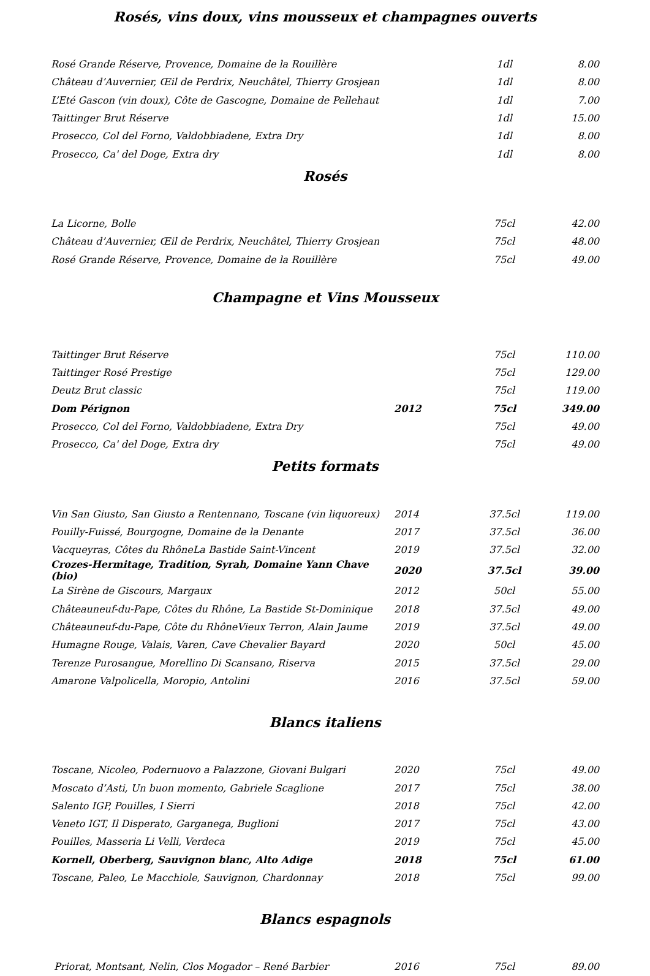Rosés, vins doux, vins mousseux et champagnes ouverts
| Rosé Grande Réserve, Provence, Domaine de la Rouillère | | 1dl | 8.00 |
| Château d’Auvernier, Œil de Perdrix, Neuchâtel, Thierry Grosjean | | 1dl | 8.00 |
| L’Eté Gascon (vin doux), Côte de Gascogne, Domaine de Pellehaut | | 1dl | 7.00 |
| Taittinger Brut Réserve | | 1dl | 15.00 |
| Prosecco, Col del Forno, Valdobbiadene, Extra Dry | | 1dl | 8.00 |
| Prosecco, Ca' del Doge, Extra dry | | 1dl | 8.00 |
Rosés
| La Licorne, Bolle | | 75cl | 42.00 |
| Château d’Auvernier, Œil de Perdrix, Neuchâtel, Thierry Grosjean | | 75cl | 48.00 |
| Rosé Grande Réserve, Provence, Domaine de la Rouillère | | 75cl | 49.00 |
Champagne et Vins Mousseux
| Taittinger Brut Réserve | | 75cl | 110.00 |
| Taittinger Rosé Prestige | | 75cl | 129.00 |
| Deutz Brut classic | | 75cl | 119.00 |
| Dom Pérignon | 2012 | 75cl | 349.00 |
| Prosecco, Col del Forno, Valdobbiadene, Extra Dry | | 75cl | 49.00 |
| Prosecco, Ca' del Doge, Extra dry | | 75cl | 49.00 |
Petits formats
| Vin San Giusto, San Giusto a Rentennano, Toscane (vin liquoreux) | 2014 | 37.5cl | 119.00 |
| Pouilly-Fuissé, Bourgogne, Domaine de la Denante | 2017 | 37.5cl | 36.00 |
| Vacqueyras, Côtes du RhôneLa Bastide Saint-Vincent | 2019 | 37.5cl | 32.00 |
| Crozes-Hermitage, Tradition, Syrah, Domaine Yann Chave (bio) | 2020 | 37.5cl | 39.00 |
| La Sirène de Giscours, Margaux | 2012 | 50cl | 55.00 |
| Châteauneuf-du-Pape, Côtes du Rhône, La Bastide St-Dominique | 2018 | 37.5cl | 49.00 |
| Châteauneuf-du-Pape, Côte du RhôneVieux Terron, Alain Jaume | 2019 | 37.5cl | 49.00 |
| Humagne Rouge, Valais, Varen, Cave Chevalier Bayard | 2020 | 50cl | 45.00 |
| Terenze Purosangue, Morellino Di Scansano, Riserva | 2015 | 37.5cl | 29.00 |
| Amarone Valpolicella, Moropio, Antolini | 2016 | 37.5cl | 59.00 |
Blancs italiens
| Toscane, Nicoleo, Podernuovo a Palazzone, Giovani Bulgari | 2020 | 75cl | 49.00 |
| Moscato d’Asti, Un buon momento, Gabriele Scaglione | 2017 | 75cl | 38.00 |
| Salento IGP, Pouilles, I Sierri | 2018 | 75cl | 42.00 |
| Veneto IGT, Il Disperato, Garganega, Buglioni | 2017 | 75cl | 43.00 |
| Pouilles, Masseria Li Velli, Verdeca | 2019 | 75cl | 45.00 |
| Kornell, Oberberg, Sauvignon blanc, Alto Adige | 2018 | 75cl | 61.00 |
| Toscane, Paleo, Le Macchiole, Sauvignon, Chardonnay | 2018 | 75cl | 99.00 |
Blancs espagnols
| Priorat, Montsant, Nelin, Clos Mogador – René Barbier | 2016 | 75cl | 89.00 |